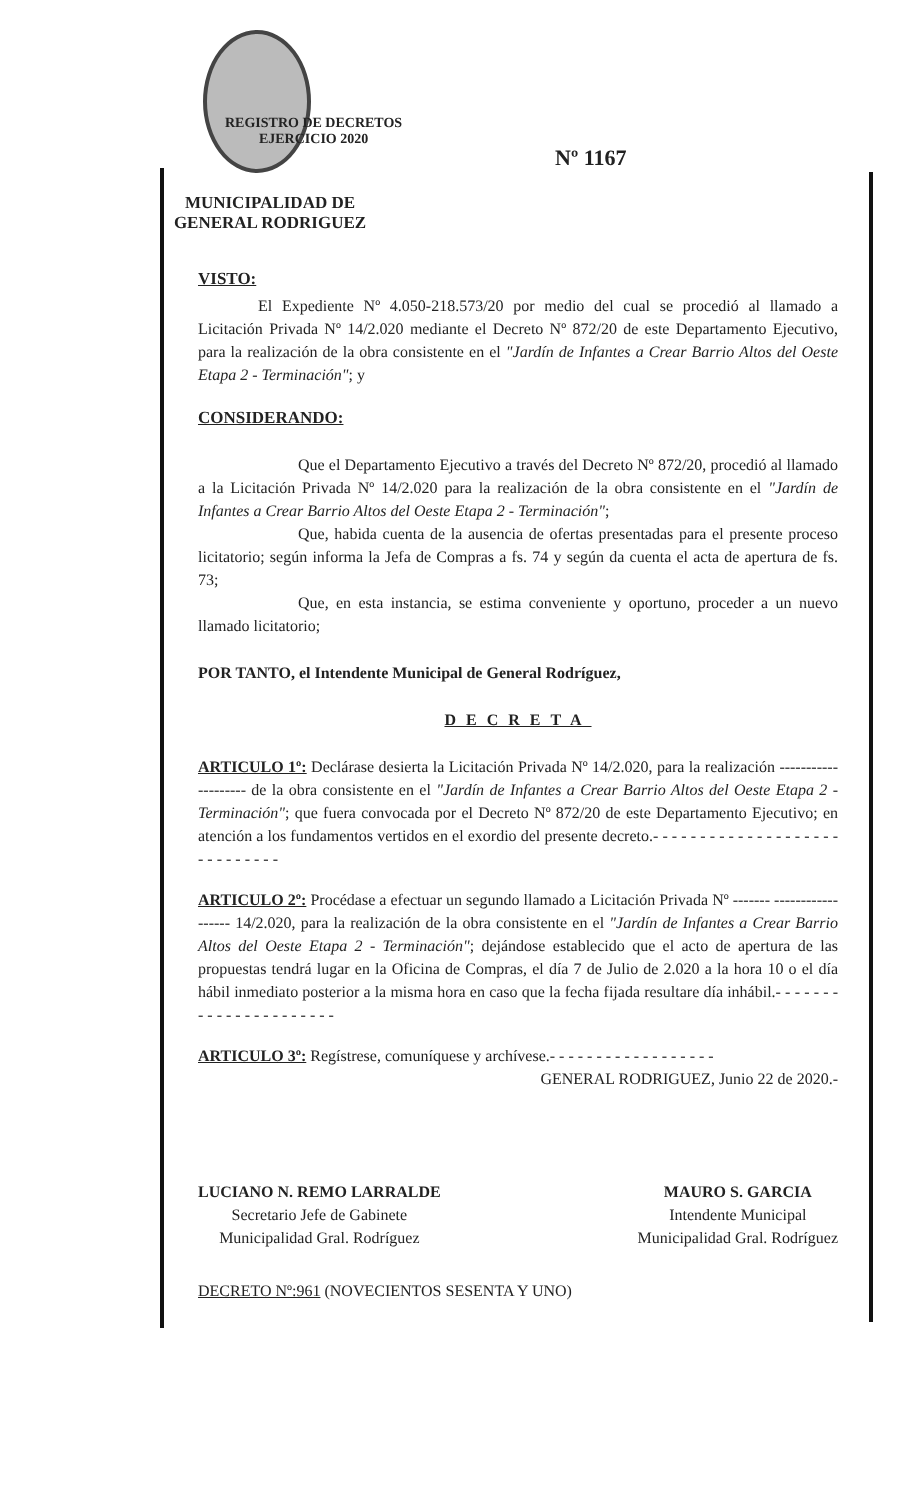MUNICIPALIDAD DE
GENERAL RODRIGUEZ
REGISTRO DE DECRETOS
EJERCICIO 2020
Nº 1167
VISTO:
El Expediente Nº 4.050-218.573/20 por medio del cual se procedió al llamado a Licitación Privada Nº 14/2.020 mediante el Decreto Nº 872/20 de este Departamento Ejecutivo, para la realización de la obra consistente en el "Jardín de Infantes a Crear Barrio Altos del Oeste Etapa 2 - Terminación"; y
CONSIDERANDO:
Que el Departamento Ejecutivo a través del Decreto Nº 872/20, procedió al llamado a la Licitación Privada Nº 14/2.020 para la realización de la obra consistente en el "Jardín de Infantes a Crear Barrio Altos del Oeste Etapa 2 - Terminación";
Que, habida cuenta de la ausencia de ofertas presentadas para el presente proceso licitatorio; según informa la Jefa de Compras a fs. 74 y según da cuenta el acta de apertura de fs. 73;
Que, en esta instancia, se estima conveniente y oportuno, proceder a un nuevo llamado licitatorio;
POR TANTO, el Intendente Municipal de General Rodríguez,
DECRETA
ARTICULO 1º: Declárase desierta la Licitación Privada Nº 14/2.020, para la realización -------------------- de la obra consistente en el "Jardín de Infantes a Crear Barrio Altos del Oeste Etapa 2 - Terminación"; que fuera convocada por el Decreto Nº 872/20 de este Departamento Ejecutivo; en atención a los fundamentos vertidos en el exordio del presente decreto.- - - - - - - - - - - - - - - - - - - - - - - - - - - - -
ARTICULO 2º: Procédase a efectuar un segundo llamado a Licitación Privada Nº ------- ------------------ 14/2.020, para la realización de la obra consistente en el "Jardín de Infantes a Crear Barrio Altos del Oeste Etapa 2 - Terminación"; dejándose establecido que el acto de apertura de las propuestas tendrá lugar en la Oficina de Compras, el día 7 de Julio de 2.020 a la hora 10 o el día hábil inmediato posterior a la misma hora en caso que la fecha fijada resultare día inhábil.- - - - - - - - - - - - - - - - - - - - - -
ARTICULO 3º: Regístrese, comuníquese y archívese.- - - - - - - - - - - - - - - - - -
GENERAL RODRIGUEZ, Junio 22 de 2020.-
LUCIANO N. REMO LARRALDE
Secretario Jefe de Gabinete
Municipalidad Gral. Rodríguez
MAURO S. GARCIA
Intendente Municipal
Municipalidad Gral. Rodríguez
DECRETO Nº:961 (NOVECIENTOS SESENTA Y UNO)